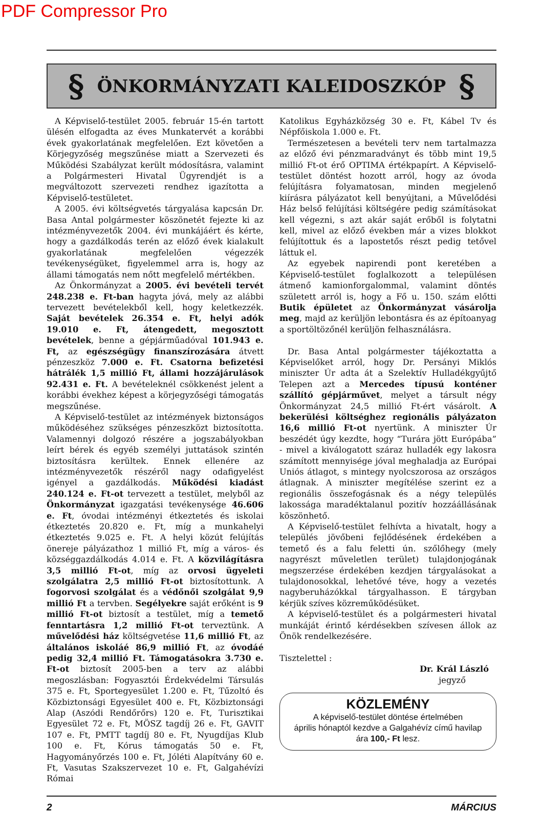PDF Compressor Pro
§ ÖNKORMÁNYZATI KALEIDOSZKÓP §
A Képviselő-testület 2005. február 15-én tartott ülésén elfogadta az éves Munkatervét a korábbi évek gyakorlatának megfelelően. Ezt követően a Körjegyzőség megszűnése miatt a Szervezeti és Működési Szabályzat került módosításra, valamint a Polgármesteri Hivatal Ügyrendjét is a megváltozott szervezeti rendhez igazította a Képviselő-testületet.
A 2005. évi költségvetés tárgyalása kapcsán Dr. Basa Antal polgármester köszönetét fejezte ki az intézményvezetők 2004. évi munkájáért és kérte, hogy a gazdálkodás terén az előző évek kialakult gyakorlatának megfelelően végezzék tevékenységüket, figyelemmel arra is, hogy az állami támogatás nem nőtt megfelelő mértékben.
Az Önkormányzat a 2005. évi bevételi tervét 248.238 e. Ft-ban hagyta jóvá, mely az alábbi tervezett bevételekből kell, hogy keletkezzék. Saját bevételek 26.354 e. Ft, helyi adók 19.010 e. Ft, átengedett, megosztott bevételek, benne a gépjárműadóval 101.943 e. Ft, az egészségügy finanszírozására átvett pénzeszköz 7.000 e. Ft. Csatorna befizetési hátrálék 1,5 millió Ft, állami hozzájárulások 92.431 e. Ft. A bevételeknél csökkenést jelent a korábbi évekhez képest a körjegyzőségi támogatás megszűnése.
A Képviselő-testület az intézmények biztonságos működéséhez szükséges pénzeszközt biztosította. Valamennyi dolgozó részére a jogszabályokban leírt bérek és egyéb személyi juttatások szintén biztosításra kerültek. Ennek ellenére az intézményvezetők részéről nagy odafigyelést igényel a gazdálkodás. Működési kiadást 240.124 e. Ft-ot tervezett a testület, melyből az Önkormányzat igazgatási tevékenysége 46.606 e. Ft, óvodai intézményi étkeztetés és iskolai étkeztetés 20.820 e. Ft, míg a munkahelyi étkeztetés 9.025 e. Ft. A helyi közút felújítás önereje pályázathoz 1 millió Ft, míg a város- és községgazdálkodás 4.014 e. Ft. A közvilágításra 3,5 millió Ft-ot, míg az orvosi ügyeleti szolgálatra 2,5 millió Ft-ot biztosítottunk. A fogorvosi szolgálat és a védőnői szolgálat 9,9 millió Ft a tervben. Segélyekre saját erőként is 9 millió Ft-ot biztosít a testület, míg a temető fenntartásra 1,2 millió Ft-ot terveztünk. A művelődési ház költségvetése 11,6 millió Ft, az általános iskoláé 86,9 millió Ft, az óvodáé pedig 32,4 millió Ft. Támogatásokra 3.730 e. Ft-ot biztosít 2005-ben a terv az alábbi megoszlásban: Fogyasztói Érdekvédelmi Társulás 375 e. Ft, Sportegyesület 1.200 e. Ft, Tűzoltó és Közbiztonsági Egyesület 400 e. Ft, Közbiztonsági Alap (Aszódi Rendőrőrs) 120 e. Ft, Turisztikai Egyesület 72 e. Ft, MÖSZ tagdíj 26 e. Ft, GAVIT 107 e. Ft, PMTT tagdíj 80 e. Ft, Nyugdíjas Klub 100 e. Ft, Kórus támogatás 50 e. Ft, Hagyományőrzés 100 e. Ft, Jóléti Alapítvány 60 e. Ft, Vasutas Szakszervezet 10 e. Ft, Galgahévízi Római
Katolikus Egyházközség 30 e. Ft, Kábel Tv és Népfőiskola 1.000 e. Ft.
Természetesen a bevételi terv nem tartalmazza az előző évi pénzmaradványt és több mint 19,5 millió Ft-ot érő OPTIMA értékpapírt. A Képviselő-testület döntést hozott arról, hogy az óvoda felújításra folyamatosan, minden megjelenő kiírásra pályázatot kell benyújtani, a Művelődési Ház belső felújítási költségére pedig számításokat kell végezni, s azt akár saját erőből is folytatni kell, mivel az előző években már a vizes blokkot felújítottuk és a lapostetős részt pedig tetővel láttuk el.
Az egyebek napirendi pont keretében a Képviselő-testület foglalkozott a településen átmenő kamionforgalommal, valamint döntés született arról is, hogy a Fő u. 150. szám előtti Butik épületet az Önkormányzat vásárolja meg, majd az kerüljön lebontásra és az építoanyag a sportöltözőnél kerüljön felhasználásra.
Dr. Basa Antal polgármester tájékoztatta a Képviselőket arról, hogy Dr. Persányi Miklós miniszter Úr adta át a Szelektív Hulladékgyűjtő Telepen azt a Mercedes típusú konténer szállító gépjárművet, melyet a társult négy Önkormányzat 24,5 millió Ft-ért vásárolt. A bekerülési költséghez regionális pályázaton 16,6 millió Ft-ot nyertünk. A miniszter Úr beszédét úgy kezdte, hogy “Turára jött Európába” - mivel a kiválogatott száraz hulladék egy lakosra számított mennyisége jóval meghaladja az Európai Uniós átlagot, s mintegy nyolcszorosa az országos átlagnak. A miniszter megítélése szerint ez a regionális összefogásnak és a négy település lakossága maradéktalanul pozitív hozzáállásának köszönhető.
A Képviselő-testület felhívta a hivatalt, hogy a település jövőbeni fejlődésének érdekében a temető és a falu feletti ún. szőlőhegy (mely nagyrészt műveletlen terület) tulajdonjogának megszerzése érdekében kezdjen tárgyalásokat a tulajdonosokkal, lehetővé téve, hogy a vezetés nagyberuházókkal tárgyalhasson. E tárgyban kérjük szíves közreműködésüket.
A képviselő-testület és a polgármesteri hivatal munkáját érintő kérdésekben szívesen állok az Önök rendelkezésére.
Tisztelettel :
Dr. Král László
jegyző
KÖZLEMÉNY
A képviselő-testület döntése értelmében
április hónaptól kezdve a Galgahévíz című havilap
ára 100,- Ft lesz.
2 MÁRCIUS